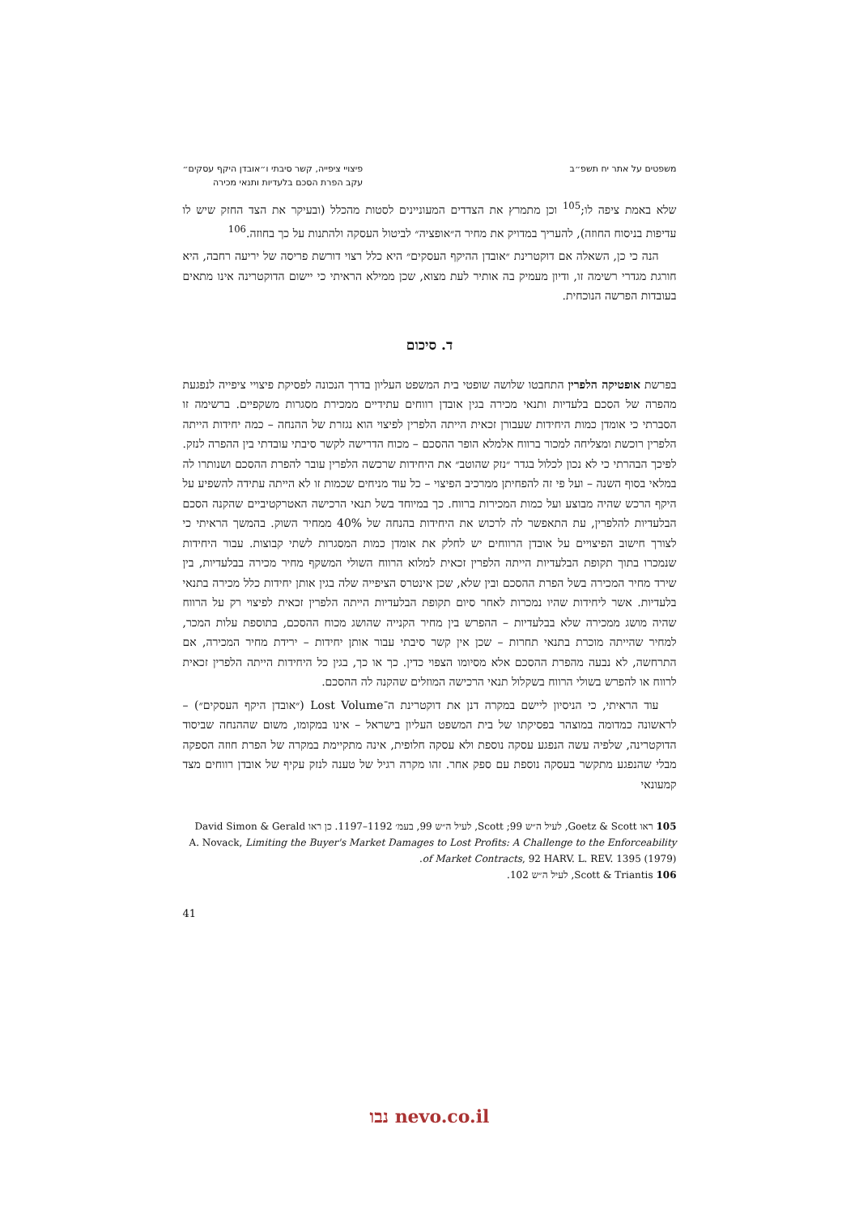משפטים על אתר יח תשפ״ב פיצויי ציפייה, קשר סיבתי ו״אובדן היקף עסקים״
עקב הפרת הסכם בלעדיות ותנאי מכירה
שלא באמת ציפה לו;<sup>105</sup> וכן מתמרץ את הצדדים המעוניינים לסטות מהכלל (ובעיקר את הצד החזק שיש לו עדיפות בניסוח החוזה), להעריך במדויק את מחיר ה״אופציה״ לביטול העסקה ולהתנות על כך בחוזה.<sup>106</sup>
הנה כי כן, השאלה אם דוקטרינת ״אובדן ההיקף העסקים״ היא כלל רצוי דורשת פריסה של יריעה רחבה, היא חורגת מגדרי רשימה זו, ודיון מעמיק בה אותיר לעת מצוא, שכן ממילא הראיתי כי יישום הדוקטרינה אינו מתאים בעובדות הפרשה הנוכחית.
ד. סיכום
בפרשת אופטיקה הלפרין התחבטו שלושה שופטי בית המשפט העליון בדרך הנכונה לפסיקת פיצויי ציפייה לנפגעת מהפרה של הסכם בלעדיות ותנאי מכירה בגין אובדן רווחים עתידיים ממכירת מסגרות משקפיים. ברשימה זו הסברתי כי אומדן כמות היחידות שעבורן זכאית הייתה הלפרין לפיצוי הוא נגזרת של ההנחה – כמה יחידות הייתה הלפרין רוכשת ומצליחה למכור ברווח אלמלא הופר ההסכם – מכוח הדרישה לקשר סיבתי עובדתי בין ההפרה לנזק. לפיכך הבהרתי כי לא נכון לכלול בגדר ״נזק שהוטב״ את היחידות שרכשה הלפרין עובר להפרת ההסכם ושנותרו לה במלאי בסוף השנה – ועל פי זה להפחיתן ממרכיב הפיצוי – כל עוד מניחים שכמות זו לא הייתה עתידה להשפיע על היקף הרכש שהיה מבוצע ועל כמות המכירות ברווח. כך במיוחד בשל תנאי הרכישה האטרקטיביים שהקנה הסכם הבלעדיות להלפרין, עת התאפשר לה לרכוש את היחידות בהנחה של 40% ממחיר השוק. בהמשך הראיתי כי לצורך חישוב הפיצויים על אובדן הרווחים יש לחלק את אומדן כמות המסגרות לשתי קבוצות. עבור היחידות שנמכרו בתוך תקופת הבלעדיות הייתה הלפרין זכאית למלוא הרווח השולי המשקף מחיר מכירה בבלעדיות, בין שירד מחיר המכירה בשל הפרת ההסכם ובין שלא, שכן אינטרס הציפייה שלה בגין אותן יחידות כלל מכירה בתנאי בלעדיות. אשר ליחידות שהיו נמכרות לאחר סיום תקופת הבלעדיות הייתה הלפרין זכאית לפיצוי רק על הרווח שהיה מושג ממכירה שלא בבלעדיות – ההפרש בין מחיר הקנייה שהושג מכוח ההסכם, בתוספת עלות המכר, למחיר שהייתה מוכרת בתנאי תחרות – שכן אין קשר סיבתי עבור אותן יחידות – ירידת מחיר המכירה, אם התרחשה, לא נבעה מהפרת ההסכם אלא מסיומו הצפוי כדין. כך או כך, בגין כל היחידות הייתה הלפרין זכאית לרווח או להפרש בשולי הרווח בשקלול תנאי הרכישה המוזלים שהקנה לה ההסכם.
עוד הראיתי, כי הניסיון ליישם במקרה דנן את דוקטרינת ה־Lost Volume (״אובדן היקף העסקים״) – לראשונה כמדומה במוצהר בפסיקתו של בית המשפט העליון בישראל – אינו במקומו, משום שההנחה שביסוד הדוקטרינה, שלפיה עשה הנפגע עסקה נוספת ולא עסקה חלופית, אינה מתקיימת במקרה של הפרת חוזה הספקה מבלי שהנפגע מתקשר בעסקה נוספת עם ספק אחר. זהו מקרה רגיל של טענה לנזק עקיף של אובדן רווחים מצד קמעונאי
105 ראו Goetz & Scott, לעיל ה״ש 99; Scott, לעיל ה״ש 99, בעמ׳ 1192–1197. כן ראו David Simon & Gerald A. Novack, Limiting the Buyer's Market Damages to Lost Profits: A Challenge to the Enforceability of Market Contracts, 92 HARV. L. REV. 1395 (1979).
106 Scott & Triantis, לעיל ה״ש 102.
41
נבו nevo.co.il